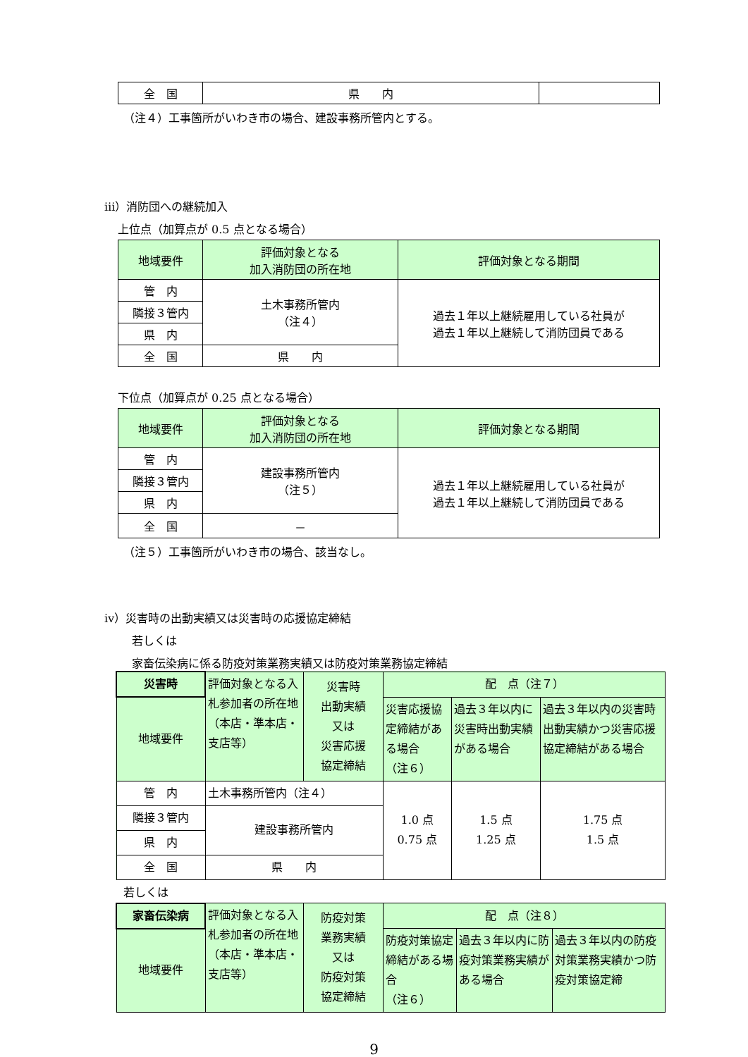| 全 国 | 県 内 | |
（注４）工事箇所がいわき市の場合、建設事務所管内とする。
ⅲ）消防団への継続加入
上位点（加算点が 0.5 点となる場合）
| 地域要件 | 評価対象となる 加入消防団の所在地 | 評価対象となる期間 |
| 管 内 | 土木事務所管内 （注４） | 過去１年以上継続雇用している社員が 過去１年以上継続して消防団員である |
| 隣接３管内 | | |
| 県 内 | | |
| 全 国 | 県 内 | |
下位点（加算点が 0.25 点となる場合）
| 地域要件 | 評価対象となる 加入消防団の所在地 | 評価対象となる期間 |
| 管 内 | 建設事務所管内 （注５） | 過去１年以上継続雇用している社員が 過去１年以上継続して消防団員である |
| 隣接３管内 | | |
| 県 内 | | |
| 全 国 | － | |
（注５）工事箇所がいわき市の場合、該当なし。
ⅳ）災害時の出動実績又は災害時の応援協定締結
若しくは
家畜伝染病に係る防疫対策業務実績又は防疫対策業務協定締結
| 災害時 | 評価対象となる入札参加者の所在地 （本店・準本店・支店等） | 災害時 出動実績 又は 災害応援 協定締結 | 配 点（注７） | | |
| 地域要件 | | | 災害応援協定締結がある場合 （注６） | 過去３年以内に災害時出動実績がある場合 | 過去３年以内の災害時出動実績かつ災害応援協定締結がある場合 |
| 管 内 | 土木事務所管内（注４） | | 1.0 点 0.75 点 | 1.5 点 1.25 点 | 1.75 点 1.5 点 |
| 隣接３管内 | 建設事務所管内 | | | | |
| 県 内 | | | | | |
| 全 国 | 県 内 | | | | |
若しくは
| 家畜伝染病 | 評価対象となる入札参加者の所在地 （本店・準本店・支店等） | 防疫対策 業務実績 又は 防疫対策 協定締結 | 配 点（注８） | | |
| 地域要件 | | | 防疫対策協定締結がある場合 （注６） | 過去３年以内に防疫対策業務実績がある場合 | 過去３年以内の防疫対策業務実績かつ防疫対策協定締 |
9